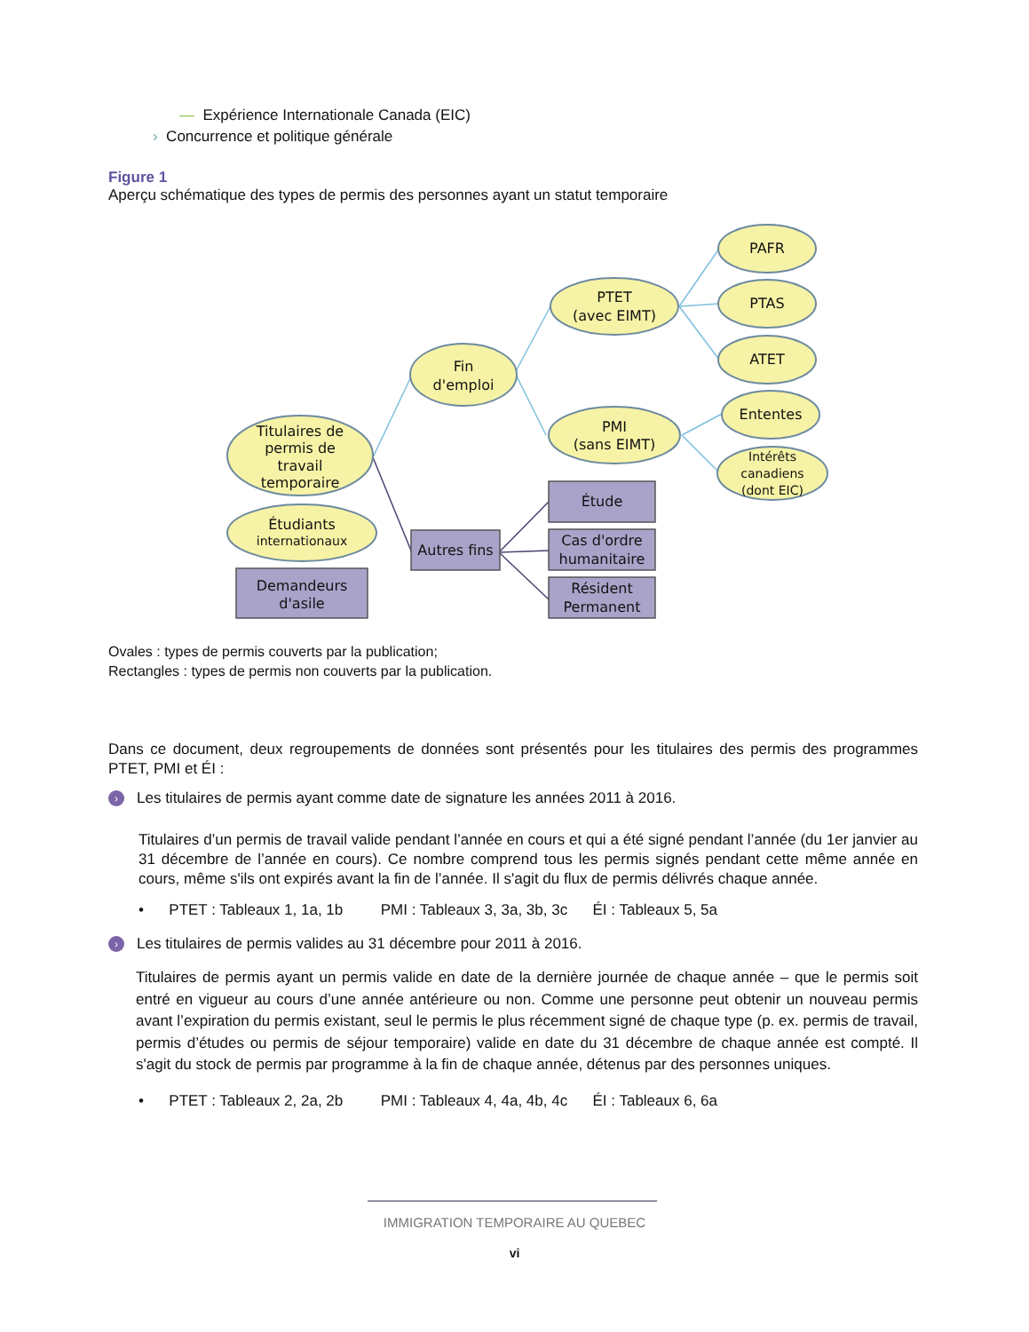— Expérience Internationale Canada (EIC)
› Concurrence et politique générale
Figure 1
Aperçu schématique des types de permis des personnes ayant un statut temporaire
Titulaires de
permis de
travail
temporaire
Étudiants
internationaux
Fin
d'emploi
PTET
(avec EIMT)
PMI
(sans EIMT)
PAFR
PTAS
ATET
Ententes
Intérêts
canadiens
(dont EIC)
Demandeurs
d'asile
Autres fins
Étude
Cas d'ordre
humanitaire
Résident
Permanent
Ovales : types de permis couverts par la publication;
Rectangles : types de permis non couverts par la publication.
Dans ce document, deux regroupements de données sont présentés pour les titulaires des permis des programmes PTET, PMI et ÉI :
› Les titulaires de permis ayant comme date de signature les années 2011 à 2016.
Titulaires d’un permis de travail valide pendant l’année en cours et qui a été signé pendant l’année (du 1er janvier au 31 décembre de l’année en cours). Ce nombre comprend tous les permis signés pendant cette même année en cours, même s'ils ont expirés avant la fin de l’année. Il s'agit du flux de permis délivrés chaque année.
• PTET : Tableaux 1, 1a, 1b PMI : Tableaux 3, 3a, 3b, 3c ÉI : Tableaux 5, 5a
› Les titulaires de permis valides au 31 décembre pour 2011 à 2016.
Titulaires de permis ayant un permis valide en date de la dernière journée de chaque année – que le permis soit entré en vigueur au cours d’une année antérieure ou non. Comme une personne peut obtenir un nouveau permis avant l’expiration du permis existant, seul le permis le plus récemment signé de chaque type (p. ex. permis de travail, permis d’études ou permis de séjour temporaire) valide en date du 31 décembre de chaque année est compté. Il s'agit du stock de permis par programme à la fin de chaque année, détenus par des personnes uniques.
• PTET : Tableaux 2, 2a, 2b PMI : Tableaux 4, 4a, 4b, 4c ÉI : Tableaux 6, 6a
IMMIGRATION TEMPORAIRE AU QUEBEC
vi